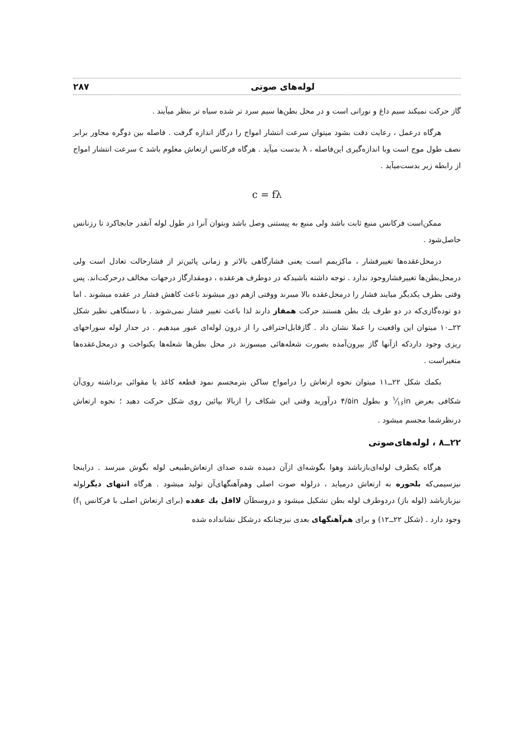لوله‌های صوتی ۲۸۷
گاز حرکت نمیکند سیم داغ و نورانی است و در محل بطن‌ها سیم سرد تر شده سیاه تر بنظر میآیند .
هرگاه درعمل ، رعایت دقت بشود میتوان سرعت انتشار امواج را درگاز اندازه گرفت . فاصله بین دوگره مجاور برابر نصف طول موج است وبا اندازه‌گیری این‌فاصله ، λ بدست میآید . هرگاه فرکانس ارتعاش معلوم باشد c سرعت انتشار امواج از رابطه زیر بدست‌میآید .
c = fλ
ممکن‌است فرکانس منبع ثابت باشد ولی منبع به پیستنی وصل باشد وبتوان آنرا در طول لوله آنقدر جابجاکرد تا رزنانس حاصل‌شود .
درمحل‌عقده‌ها تغییرفشار ، ماکزیمم است یعنی فشارگاهی بالاتر و زمانی پائین‌تر از فشارحالت تعادل است ولی درمحل‌بطن‌ها تغییرفشاروجود ندارد . توجه داشته باشیدکه در دوطرف هرعقده ، دومقدارگاز درجهات مخالف درحرکت‌اند. پس وقتی بطرف یکدیگر میایند فشار را درمحل‌عقده بالا میبرند ووقتی ازهم دور میشوند باعث کاهش فشار در عقده میشوند . اما دو توده‌گازی‌که در دو طرف یك بطن هستند حرکت همفاز دارند لذا باعث تغییر فشار نمی‌شوند . با دستگاهی نظیر شکل ۲۲ــ۱۰ میتوان این واقعیت را عملا نشان داد . گازقابل‌احتراقی را از درون لوله‌ای عبور میدهیم . در جدار لوله سوراخهای ریزی وجود داردکه ازآنها گاز بیرون‌آمده بصورت شعله‌هائی میسوزند در محل بطن‌ها شعله‌ها یکنواخت و درمحل‌عقده‌ها متغیراست .
بکمك شکل ۲۲ــ۱۱ میتوان نحوه ارتعاش را درامواج ساکن بترمجسم نمود قطعه کاغذ یا مقوائی برداشته روی‌آن شکافی بعرض ۱⁄۱۶in و بطول ۴/۵in درآورید وقتی این شکاف را ازبالا بپائین روی شکل حرکت دهید ؛ نحوه ارتعاش درنظرشما مجسم میشود .
۲۲ــ۸ ، لوله‌های‌صوتی
هرگاه یکطرف لوله‌ای‌بازباشد وهوا بگوشه‌ای ازآن دمیده شده صدای ارتعاش‌طبیعی لوله بگوش میرسد . دراینجا نیزسیمی‌که بلحوره به ارتعاش درمیاید ، درلوله صوت اصلی وهم‌آهنگهای‌آن تولید میشود . هرگاه انتهای دیگرلوله نیزبازباشد (لوله باز) دردوطرف لوله بطن تشکیل میشود و دروسطآن لااقل یك عقده (برای ارتعاش اصلی با فرکانس f<sub>۱</sub>) وجود دارد . (شکل ۲۲ــ۱۲) و برای هم‌آهنگهای بعدی نیزچنانکه درشکل نشانداده شده